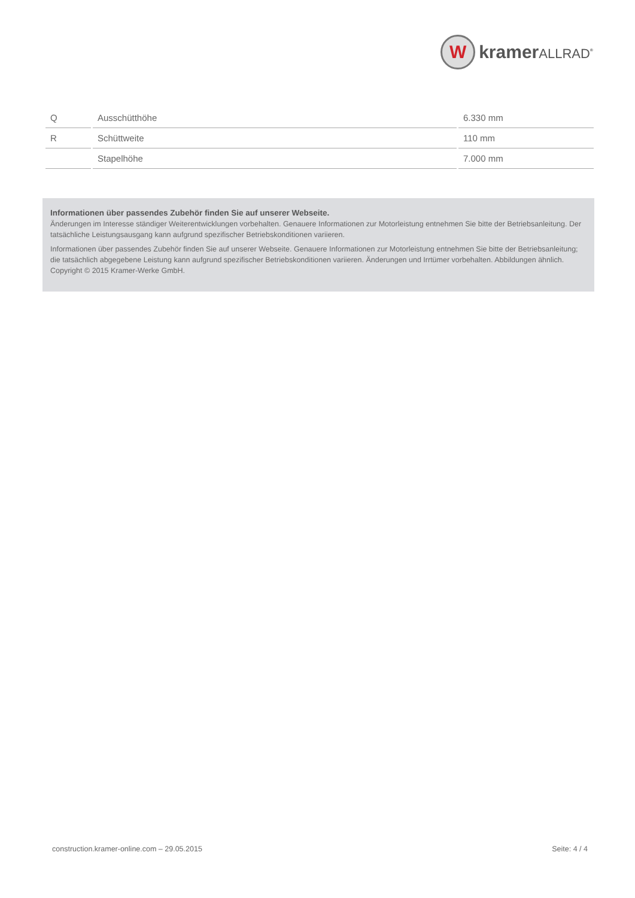W
kramerALLRAD<sup>®</sup>
| Q | Ausschütthöhe | 6.330 mm |
| R | Schüttweite | 110 mm |
| | Stapelhöhe | 7.000 mm |
Informationen über passendes Zubehör finden Sie auf unserer Webseite.
Änderungen im Interesse ständiger Weiterentwicklungen vorbehalten. Genauere Informationen zur Motorleistung entnehmen Sie bitte der Betriebsanleitung. Der tatsächliche Leistungsausgang kann aufgrund spezifischer Betriebskonditionen variieren.
Informationen über passendes Zubehör finden Sie auf unserer Webseite. Genauere Informationen zur Motorleistung entnehmen Sie bitte der Betriebsanleitung; die tatsächlich abgegebene Leistung kann aufgrund spezifischer Betriebskonditionen variieren. Änderungen und Irrtümer vorbehalten. Abbildungen ähnlich. Copyright © 2015 Kramer-Werke GmbH.
construction.kramer-online.com – 29.05.2015 Seite: 4 / 4